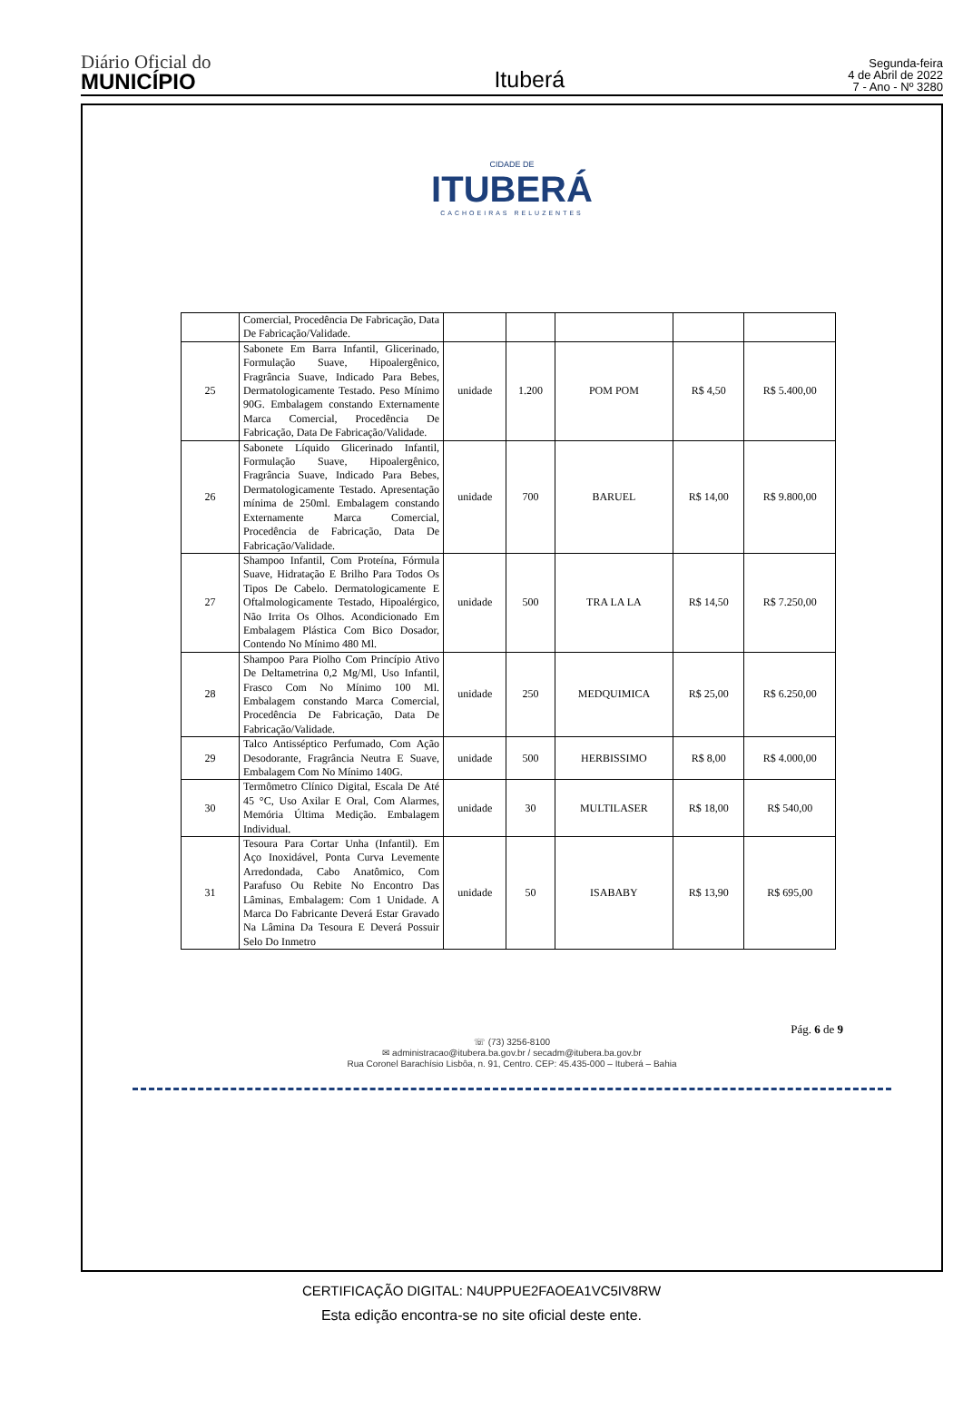Diário Oficial do
MUNICÍPIO
Ituberá
Segunda-feira
4 de Abril de 2022
7 - Ano - Nº 3280
CIDADE DE
ITUBERÁ
CACHOEIRAS RELUZENTES
| | Comercial, Procedência De Fabricação, Data De Fabricação/Validade. | | | | | |
| 25 | Sabonete Em Barra Infantil, Glicerinado, Formulação Suave, Hipoalergênico, Fragrância Suave, Indicado Para Bebes, Dermatologicamente Testado. Peso Mínimo 90G. Embalagem constando Externamente Marca Comercial, Procedência De Fabricação, Data De Fabricação/Validade. | unidade | 1.200 | POM POM | R$ 4,50 | R$ 5.400,00 |
| 26 | Sabonete Líquido Glicerinado Infantil, Formulação Suave, Hipoalergênico, Fragrância Suave, Indicado Para Bebes, Dermatologicamente Testado. Apresentação mínima de 250ml. Embalagem constando Externamente Marca Comercial, Procedência de Fabricação, Data De Fabricação/Validade. | unidade | 700 | BARUEL | R$ 14,00 | R$ 9.800,00 |
| 27 | Shampoo Infantil, Com Proteína, Fórmula Suave, Hidratação E Brilho Para Todos Os Tipos De Cabelo. Dermatologicamente E Oftalmologicamente Testado, Hipoalérgico, Não Irrita Os Olhos. Acondicionado Em Embalagem Plástica Com Bico Dosador, Contendo No Mínimo 480 Ml. | unidade | 500 | TRA LA LA | R$ 14,50 | R$ 7.250,00 |
| 28 | Shampoo Para Piolho Com Princípio Ativo De Deltametrina 0,2 Mg/Ml, Uso Infantil, Frasco Com No Mínimo 100 Ml. Embalagem constando Marca Comercial, Procedência De Fabricação, Data De Fabricação/Validade. | unidade | 250 | MEDQUIMICA | R$ 25,00 | R$ 6.250,00 |
| 29 | Talco Antisséptico Perfumado, Com Ação Desodorante, Fragrância Neutra E Suave, Embalagem Com No Mínimo 140G. | unidade | 500 | HERBISSIMO | R$ 8,00 | R$ 4.000,00 |
| 30 | Termômetro Clínico Digital, Escala De Até 45 °C, Uso Axilar E Oral, Com Alarmes, Memória Última Medição. Embalagem Individual. | unidade | 30 | MULTILASER | R$ 18,00 | R$ 540,00 |
| 31 | Tesoura Para Cortar Unha (Infantil). Em Aço Inoxidável, Ponta Curva Levemente Arredondada, Cabo Anatômico, Com Parafuso Ou Rebite No Encontro Das Lâminas, Embalagem: Com 1 Unidade. A Marca Do Fabricante Deverá Estar Gravado Na Lâmina Da Tesoura E Deverá Possuir Selo Do Inmetro | unidade | 50 | ISABABY | R$ 13,90 | R$ 695,00 |
Pág. 6 de 9
☏ (73) 3256-8100
✉ administracao@itubera.ba.gov.br / secadm@itubera.ba.gov.br
Rua Coronel Barachísio Lisbôa, n. 91, Centro. CEP: 45.435-000 – Ituberá – Bahia
CERTIFICAÇÃO DIGITAL: N4UPPUE2FAOEA1VC5IV8RW
Esta edição encontra-se no site oficial deste ente.